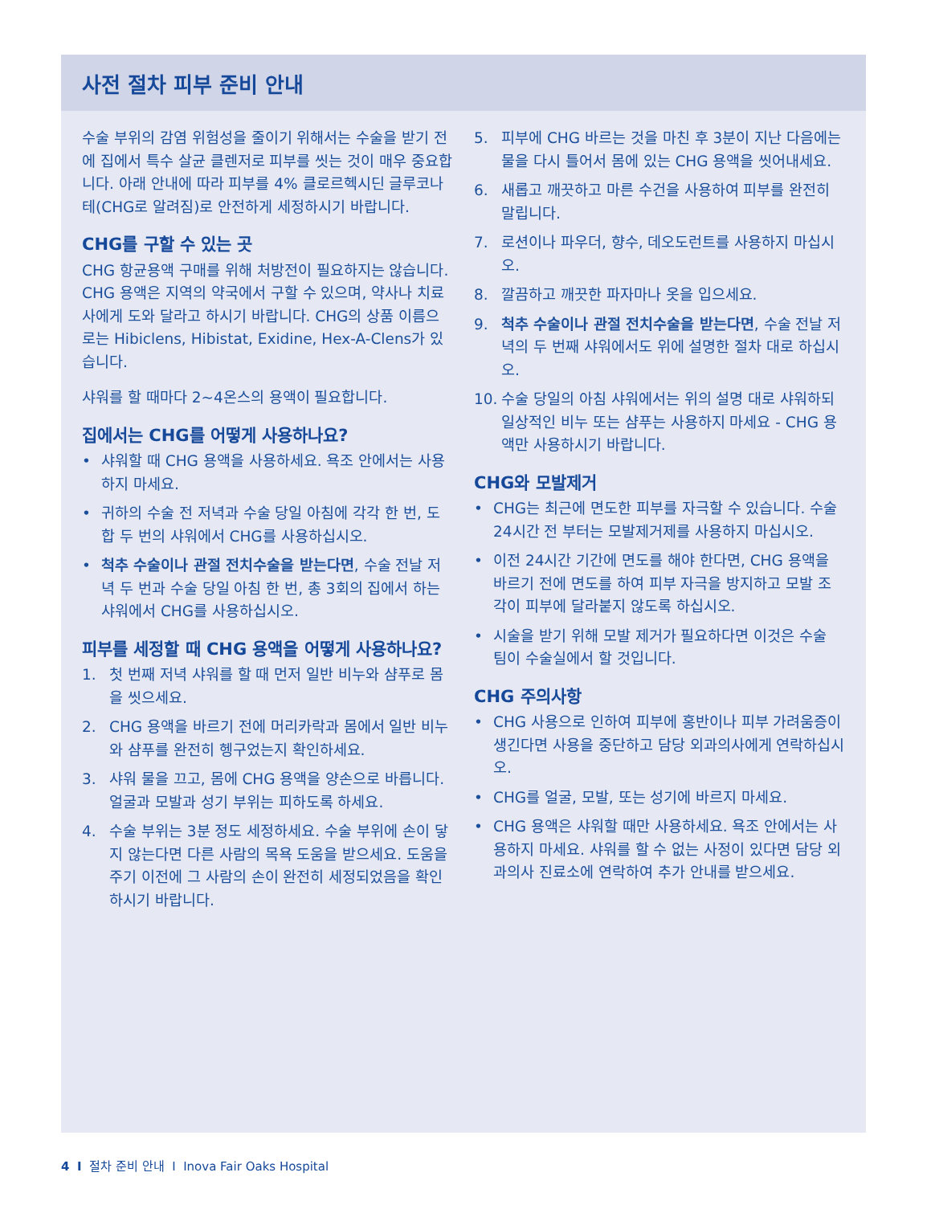사전 절차 피부 준비 안내
수술 부위의 감염 위험성을 줄이기 위해서는 수술을 받기 전에 집에서 특수 살균 클렌저로 피부를 씻는 것이 매우 중요합니다. 아래 안내에 따라 피부를 4% 클로르헥시딘 글루코나테(CHG로 알려짐)로 안전하게 세정하시기 바랍니다.
CHG를 구할 수 있는 곳
CHG 항균용액 구매를 위해 처방전이 필요하지는 않습니다. CHG 용액은 지역의 약국에서 구할 수 있으며, 약사나 치료사에게 도와 달라고 하시기 바랍니다. CHG의 상품 이름으로는 Hibiclens, Hibistat, Exidine, Hex-A-Clens가 있습니다.
샤워를 할 때마다 2~4온스의 용액이 필요합니다.
집에서는 CHG를 어떻게 사용하나요?
• 샤워할 때 CHG 용액을 사용하세요. 욕조 안에서는 사용하지 마세요.
• 귀하의 수술 전 저녁과 수술 당일 아침에 각각 한 번, 도합 두 번의 샤워에서 CHG를 사용하십시오.
• 척추 수술이나 관절 전치수술을 받는다면, 수술 전날 저녁 두 번과 수술 당일 아침 한 번, 총 3회의 집에서 하는 샤워에서 CHG를 사용하십시오.
피부를 세정할 때 CHG 용액을 어떻게 사용하나요?
1. 첫 번째 저녁 샤워를 할 때 먼저 일반 비누와 샴푸로 몸을 씻으세요.
2. CHG 용액을 바르기 전에 머리카락과 몸에서 일반 비누와 샴푸를 완전히 헹구었는지 확인하세요.
3. 샤워 물을 끄고, 몸에 CHG 용액을 양손으로 바릅니다. 얼굴과 모발과 성기 부위는 피하도록 하세요.
4. 수술 부위는 3분 정도 세정하세요. 수술 부위에 손이 닿지 않는다면 다른 사람의 목욕 도움을 받으세요. 도움을 주기 이전에 그 사람의 손이 완전히 세정되었음을 확인하시기 바랍니다.
5. 피부에 CHG 바르는 것을 마친 후 3분이 지난 다음에는 물을 다시 틀어서 몸에 있는 CHG 용액을 씻어내세요.
6. 새롭고 깨끗하고 마른 수건을 사용하여 피부를 완전히 말립니다.
7. 로션이나 파우더, 향수, 데오도런트를 사용하지 마십시오.
8. 깔끔하고 깨끗한 파자마나 옷을 입으세요.
9. 척추 수술이나 관절 전치수술을 받는다면, 수술 전날 저녁의 두 번째 샤워에서도 위에 설명한 절차 대로 하십시오.
10. 수술 당일의 아침 샤워에서는 위의 설명 대로 샤워하되 일상적인 비누 또는 샴푸는 사용하지 마세요 - CHG 용액만 사용하시기 바랍니다.
CHG와 모발제거
• CHG는 최근에 면도한 피부를 자극할 수 있습니다. 수술 24시간 전 부터는 모발제거제를 사용하지 마십시오.
• 이전 24시간 기간에 면도를 해야 한다면, CHG 용액을 바르기 전에 면도를 하여 피부 자극을 방지하고 모발 조각이 피부에 달라붙지 않도록 하십시오.
• 시술을 받기 위해 모발 제거가 필요하다면 이것은 수술 팀이 수술실에서 할 것입니다.
CHG 주의사항
• CHG 사용으로 인하여 피부에 홍반이나 피부 가려움증이 생긴다면 사용을 중단하고 담당 외과의사에게 연락하십시오.
• CHG를 얼굴, 모발, 또는 성기에 바르지 마세요.
• CHG 용액은 샤워할 때만 사용하세요. 욕조 안에서는 사용하지 마세요. 샤워를 할 수 없는 사정이 있다면 담당 외과의사 진료소에 연락하여 추가 안내를 받으세요.
4 I 절차 준비 안내 I Inova Fair Oaks Hospital